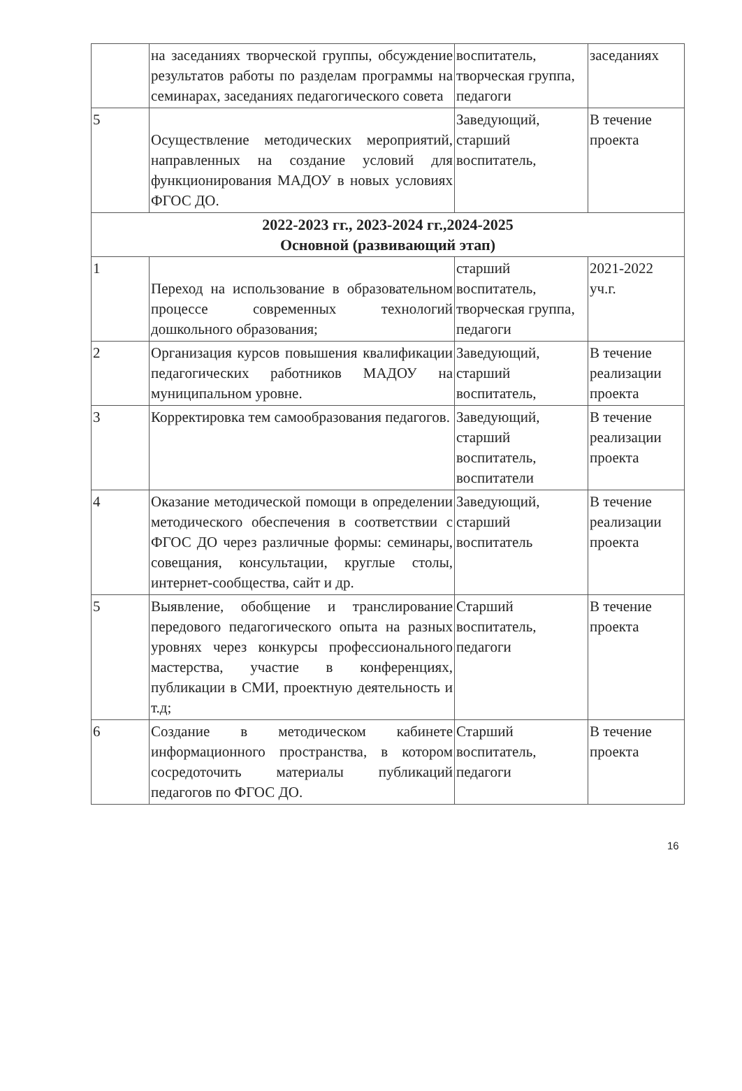| | на заседаниях творческой группы, обсуждение результатов работы по разделам программы на семинарах, заседаниях педагогического совета | воспитатель, творческая группа, педагоги | заседаниях |
| 5 | Осуществление методических мероприятий, направленных на создание условий для функционирования МАДОУ в новых условиях ФГОС ДО. | Заведующий, старший воспитатель, | В течение проекта |
| 2022-2023 гг., 2023-2024 гг.,2024-2025 Основной (развивающий этап) | | | |
| 1 | Переход на использование в образовательном процессе современных технологий дошкольного образования; | старший воспитатель, творческая группа, педагоги | 2021-2022 уч.г. |
| 2 | Организация курсов повышения квалификации педагогических работников МАДОУ на муниципальном уровне. | Заведующий, старший воспитатель, | В течение реализации проекта |
| 3 | Корректировка тем самообразования педагогов. | Заведующий, старший воспитатель, воспитатели | В течение реализации проекта |
| 4 | Оказание методической помощи в определении методического обеспечения в соответствии с ФГОС ДО через различные формы: семинары, совещания, консультации, круглые столы, интернет-сообщества, сайт и др. | Заведующий, старший воспитатель | В течение реализации проекта |
| 5 | Выявление, обобщение и транслирование передового педагогического опыта на разных уровнях через конкурсы профессионального мастерства, участие в конференциях, публикации в СМИ, проектную деятельность и т.д; | Старший воспитатель, педагоги | В течение проекта |
| 6 | Создание в методическом кабинете информационного пространства, в котором сосредоточить материалы публикаций педагогов по ФГОС ДО. | Старший воспитатель, педагоги | В течение проекта |
16